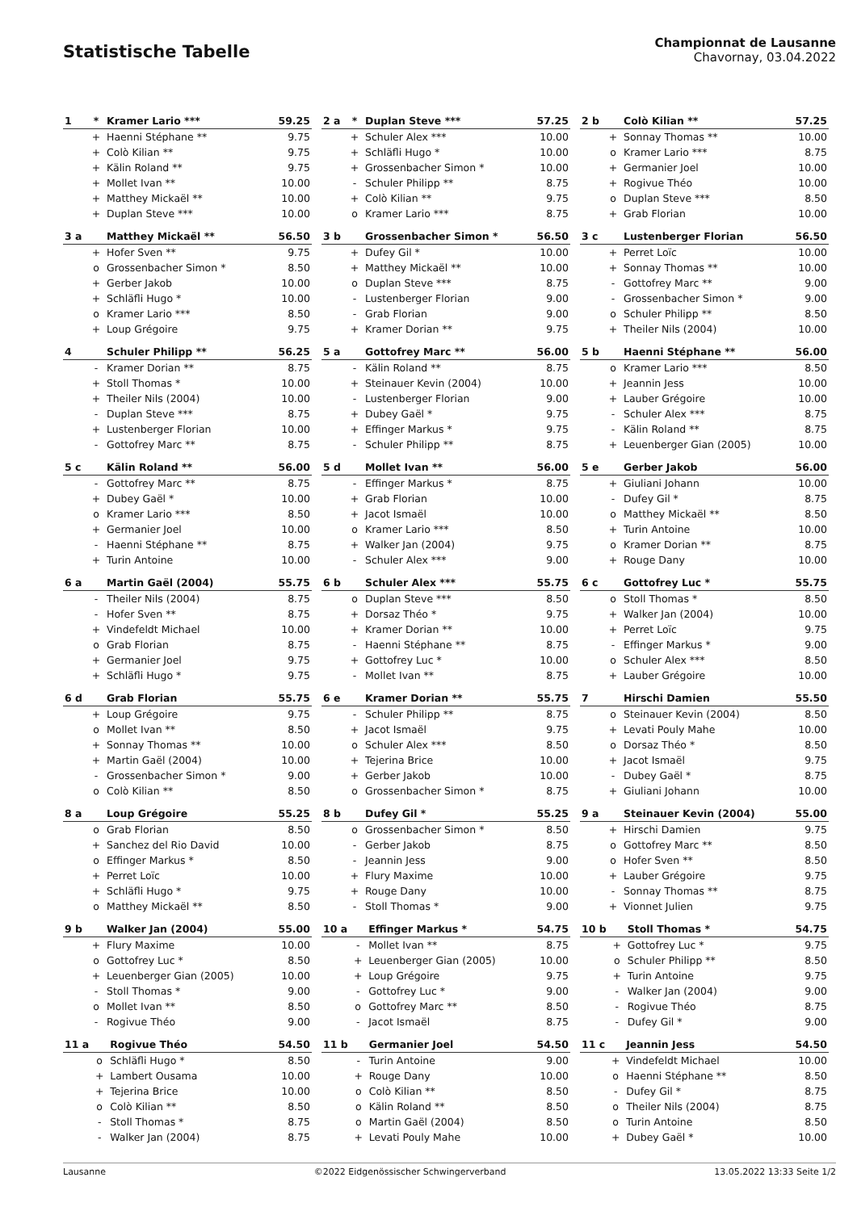Statistische Tabelle
Championnat de Lausanne
Chavornay, 03.04.2022
| 1 | * | Kramer Lario *** | 59.25 |
| --- | --- | --- | --- |
| | + | Haenni Stéphane ** | 9.75 |
| | + | Colò Kilian ** | 9.75 |
| | + | Kälin Roland ** | 9.75 |
| | + | Mollet Ivan ** | 10.00 |
| | + | Matthey Mickaël ** | 10.00 |
| | + | Duplan Steve *** | 10.00 |
| 2 a | * | Duplan Steve *** | 57.25 |
| --- | --- | --- | --- |
| | + | Schuler Alex *** | 10.00 |
| | + | Schläfli Hugo * | 10.00 |
| | + | Grossenbacher Simon * | 10.00 |
| | - | Schuler Philipp ** | 8.75 |
| | + | Colò Kilian ** | 9.75 |
| | o | Kramer Lario *** | 8.75 |
| 2 b | | Colò Kilian ** | 57.25 |
| --- | --- | --- | --- |
| | + | Sonnay Thomas ** | 10.00 |
| | o | Kramer Lario *** | 8.75 |
| | + | Germanier Joel | 10.00 |
| | + | Rogivue Théo | 10.00 |
| | o | Duplan Steve *** | 8.50 |
| | + | Grab Florian | 10.00 |
| 3 a | | Matthey Mickaël ** | 56.50 |
| --- | --- | --- | --- |
| | + | Hofer Sven ** | 9.75 |
| | o | Grossenbacher Simon * | 8.50 |
| | + | Gerber Jakob | 10.00 |
| | + | Schläfli Hugo * | 10.00 |
| | o | Kramer Lario *** | 8.50 |
| | + | Loup Grégoire | 9.75 |
| 3 b | | Grossenbacher Simon * | 56.50 |
| --- | --- | --- | --- |
| | + | Dufey Gil * | 10.00 |
| | + | Matthey Mickaël ** | 10.00 |
| | o | Duplan Steve *** | 8.75 |
| | - | Lustenberger Florian | 9.00 |
| | - | Grab Florian | 9.00 |
| | + | Kramer Dorian ** | 9.75 |
| 3 c | | Lustenberger Florian | 56.50 |
| --- | --- | --- | --- |
| | + | Perret Loïc | 10.00 |
| | + | Sonnay Thomas ** | 10.00 |
| | - | Gottofrey Marc ** | 9.00 |
| | - | Grossenbacher Simon * | 9.00 |
| | o | Schuler Philipp ** | 8.50 |
| | + | Theiler Nils (2004) | 10.00 |
| 4 | | Schuler Philipp ** | 56.25 |
| --- | --- | --- | --- |
| | - | Kramer Dorian ** | 8.75 |
| | + | Stoll Thomas * | 10.00 |
| | + | Theiler Nils (2004) | 10.00 |
| | - | Duplan Steve *** | 8.75 |
| | + | Lustenberger Florian | 10.00 |
| | - | Gottofrey Marc ** | 8.75 |
| 5 a | | Gottofrey Marc ** | 56.00 |
| --- | --- | --- | --- |
| | - | Kälin Roland ** | 8.75 |
| | + | Steinauer Kevin (2004) | 10.00 |
| | - | Lustenberger Florian | 9.00 |
| | + | Dubey Gaël * | 9.75 |
| | + | Effinger Markus * | 9.75 |
| | - | Schuler Philipp ** | 8.75 |
| 5 b | | Haenni Stéphane ** | 56.00 |
| --- | --- | --- | --- |
| | o | Kramer Lario *** | 8.50 |
| | + | Jeannin Jess | 10.00 |
| | + | Lauber Grégoire | 10.00 |
| | - | Schuler Alex *** | 8.75 |
| | - | Kälin Roland ** | 8.75 |
| | + | Leuenberger Gian (2005) | 10.00 |
| 5 c | | Kälin Roland ** | 56.00 |
| --- | --- | --- | --- |
| | - | Gottofrey Marc ** | 8.75 |
| | + | Dubey Gaël * | 10.00 |
| | o | Kramer Lario *** | 8.50 |
| | + | Germanier Joel | 10.00 |
| | - | Haenni Stéphane ** | 8.75 |
| | + | Turin Antoine | 10.00 |
| 5 d | | Mollet Ivan ** | 56.00 |
| --- | --- | --- | --- |
| | - | Effinger Markus * | 8.75 |
| | + | Grab Florian | 10.00 |
| | + | Jacot Ismaël | 10.00 |
| | o | Kramer Lario *** | 8.50 |
| | + | Walker Jan (2004) | 9.75 |
| | - | Schuler Alex *** | 9.00 |
| 5 e | | Gerber Jakob | 56.00 |
| --- | --- | --- | --- |
| | + | Giuliani Johann | 10.00 |
| | - | Dufey Gil * | 8.75 |
| | o | Matthey Mickaël ** | 8.50 |
| | + | Turin Antoine | 10.00 |
| | o | Kramer Dorian ** | 8.75 |
| | + | Rouge Dany | 10.00 |
| 6 a | | Martin Gaël (2004) | 55.75 |
| --- | --- | --- | --- |
| | - | Theiler Nils (2004) | 8.75 |
| | - | Hofer Sven ** | 8.75 |
| | + | Vindefeldt Michael | 10.00 |
| | o | Grab Florian | 8.75 |
| | + | Germanier Joel | 9.75 |
| | + | Schläfli Hugo * | 9.75 |
| 6 b | | Schuler Alex *** | 55.75 |
| --- | --- | --- | --- |
| | o | Duplan Steve *** | 8.50 |
| | + | Dorsaz Théo * | 9.75 |
| | + | Kramer Dorian ** | 10.00 |
| | - | Haenni Stéphane ** | 8.75 |
| | + | Gottofrey Luc * | 10.00 |
| | - | Mollet Ivan ** | 8.75 |
| 6 c | | Gottofrey Luc * | 55.75 |
| --- | --- | --- | --- |
| | o | Stoll Thomas * | 8.50 |
| | + | Walker Jan (2004) | 10.00 |
| | + | Perret Loïc | 9.75 |
| | - | Effinger Markus * | 9.00 |
| | o | Schuler Alex *** | 8.50 |
| | + | Lauber Grégoire | 10.00 |
| 6 d | | Grab Florian | 55.75 |
| --- | --- | --- | --- |
| | + | Loup Grégoire | 9.75 |
| | o | Mollet Ivan ** | 8.50 |
| | + | Sonnay Thomas ** | 10.00 |
| | + | Martin Gaël (2004) | 10.00 |
| | - | Grossenbacher Simon * | 9.00 |
| | o | Colò Kilian ** | 8.50 |
| 6 e | | Kramer Dorian ** | 55.75 |
| --- | --- | --- | --- |
| | - | Schuler Philipp ** | 8.75 |
| | + | Jacot Ismaël | 9.75 |
| | o | Schuler Alex *** | 8.50 |
| | + | Tejerina Brice | 10.00 |
| | + | Gerber Jakob | 10.00 |
| | o | Grossenbacher Simon * | 8.75 |
| 7 | | Hirschi Damien | 55.50 |
| --- | --- | --- | --- |
| | o | Steinauer Kevin (2004) | 8.50 |
| | + | Levati Pouly Mahe | 10.00 |
| | o | Dorsaz Théo * | 8.50 |
| | + | Jacot Ismaël | 9.75 |
| | - | Dubey Gaël * | 8.75 |
| | + | Giuliani Johann | 10.00 |
| 8 a | | Loup Grégoire | 55.25 |
| --- | --- | --- | --- |
| | o | Grab Florian | 8.50 |
| | + | Sanchez del Rio David | 10.00 |
| | o | Effinger Markus * | 8.50 |
| | + | Perret Loïc | 10.00 |
| | + | Schläfli Hugo * | 9.75 |
| | o | Matthey Mickaël ** | 8.50 |
| 8 b | | Dufey Gil * | 55.25 |
| --- | --- | --- | --- |
| | o | Grossenbacher Simon * | 8.50 |
| | - | Gerber Jakob | 8.75 |
| | - | Jeannin Jess | 9.00 |
| | + | Flury Maxime | 10.00 |
| | + | Rouge Dany | 10.00 |
| | - | Stoll Thomas * | 9.00 |
| 9 a | | Steinauer Kevin (2004) | 55.00 |
| --- | --- | --- | --- |
| | + | Hirschi Damien | 9.75 |
| | o | Gottofrey Marc ** | 8.50 |
| | o | Hofer Sven ** | 8.50 |
| | + | Lauber Grégoire | 9.75 |
| | - | Sonnay Thomas ** | 8.75 |
| | + | Vionnet Julien | 9.75 |
| 9 b | | Walker Jan (2004) | 55.00 |
| --- | --- | --- | --- |
| | + | Flury Maxime | 10.00 |
| | o | Gottofrey Luc * | 8.50 |
| | + | Leuenberger Gian (2005) | 10.00 |
| | - | Stoll Thomas * | 9.00 |
| | o | Mollet Ivan ** | 8.50 |
| | - | Rogivue Théo | 9.00 |
| 10 a | | Effinger Markus * | 54.75 |
| --- | --- | --- | --- |
| | - | Mollet Ivan ** | 8.75 |
| | + | Leuenberger Gian (2005) | 10.00 |
| | + | Loup Grégoire | 9.75 |
| | - | Gottofrey Luc * | 9.00 |
| | o | Gottofrey Marc ** | 8.50 |
| | - | Jacot Ismaël | 8.75 |
| 10 b | | Stoll Thomas * | 54.75 |
| --- | --- | --- | --- |
| | + | Gottofrey Luc * | 9.75 |
| | o | Schuler Philipp ** | 8.50 |
| | + | Turin Antoine | 9.75 |
| | - | Walker Jan (2004) | 9.00 |
| | - | Rogivue Théo | 8.75 |
| | - | Dufey Gil * | 9.00 |
| 11 a | | Rogivue Théo | 54.50 |
| --- | --- | --- | --- |
| | o | Schläfli Hugo * | 8.50 |
| | + | Lambert Ousama | 10.00 |
| | + | Tejerina Brice | 10.00 |
| | o | Colò Kilian ** | 8.50 |
| | - | Stoll Thomas * | 8.75 |
| | - | Walker Jan (2004) | 8.75 |
| 11 b | | Germanier Joel | 54.50 |
| --- | --- | --- | --- |
| | - | Turin Antoine | 9.00 |
| | + | Rouge Dany | 10.00 |
| | o | Colò Kilian ** | 8.50 |
| | o | Kälin Roland ** | 8.50 |
| | o | Martin Gaël (2004) | 8.50 |
| | + | Levati Pouly Mahe | 10.00 |
| 11 c | | Jeannin Jess | 54.50 |
| --- | --- | --- | --- |
| | + | Vindefeldt Michael | 10.00 |
| | o | Haenni Stéphane ** | 8.50 |
| | - | Dufey Gil * | 8.75 |
| | o | Theiler Nils (2004) | 8.75 |
| | o | Turin Antoine | 8.50 |
| | + | Dubey Gaël * | 10.00 |
Lausanne ©2022 Eidgenössischer Schwingerverband 13.05.2022 13:33 Seite 1/2